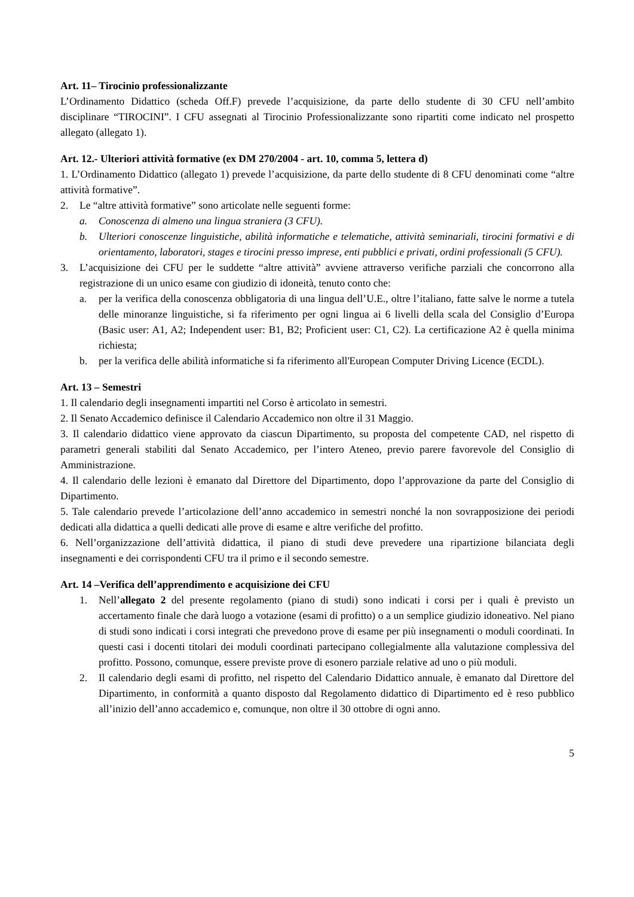Art. 11– Tirocinio professionalizzante
L’Ordinamento Didattico (scheda Off.F) prevede l’acquisizione, da parte dello studente di 30 CFU nell’ambito disciplinare “TIROCINI”. I CFU assegnati al Tirocinio Professionalizzante sono ripartiti come indicato nel prospetto allegato (allegato 1).
Art. 12.- Ulteriori attività formative (ex DM 270/2004 - art. 10, comma 5, lettera d)
1. L’Ordinamento Didattico (allegato 1) prevede l’acquisizione, da parte dello studente di 8 CFU denominati come “altre attività formative”.
2. Le “altre attività formative” sono articolate nelle seguenti forme:
a. Conoscenza di almeno una lingua straniera (3 CFU).
b. Ulteriori conoscenze linguistiche, abilità informatiche e telematiche, attività seminariali, tirocini formativi e di orientamento, laboratori, stages e tirocini presso imprese, enti pubblici e privati, ordini professionali (5 CFU).
3. L’acquisizione dei CFU per le suddette “altre attività” avviene attraverso verifiche parziali che concorrono alla registrazione di un unico esame con giudizio di idoneità, tenuto conto che:
a. per la verifica della conoscenza obbligatoria di una lingua dell’U.E., oltre l’italiano, fatte salve le norme a tutela delle minoranze linguistiche, si fa riferimento per ogni lingua ai 6 livelli della scala del Consiglio d’Europa (Basic user: A1, A2; Independent user: B1, B2; Proficient user: C1, C2). La certificazione A2 è quella minima richiesta;
b. per la verifica delle abilità informatiche si fa riferimento all'European Computer Driving Licence (ECDL).
Art. 13 – Semestri
1. Il calendario degli insegnamenti impartiti nel Corso è articolato in semestri.
2. Il Senato Accademico definisce il Calendario Accademico non oltre il 31 Maggio.
3. Il calendario didattico viene approvato da ciascun Dipartimento, su proposta del competente CAD, nel rispetto di parametri generali stabiliti dal Senato Accademico, per l’intero Ateneo, previo parere favorevole del Consiglio di Amministrazione.
4. Il calendario delle lezioni è emanato dal Direttore del Dipartimento, dopo l’approvazione da parte del Consiglio di Dipartimento.
5. Tale calendario prevede l’articolazione dell’anno accademico in semestri nonché la non sovrapposizione dei periodi dedicati alla didattica a quelli dedicati alle prove di esame e altre verifiche del profitto.
6. Nell’organizzazione dell’attività didattica, il piano di studi deve prevedere una ripartizione bilanciata degli insegnamenti e dei corrispondenti CFU tra il primo e il secondo semestre.
Art. 14 –Verifica dell’apprendimento e acquisizione dei CFU
1. Nell’allegato 2 del presente regolamento (piano di studi) sono indicati i corsi per i quali è previsto un accertamento finale che darà luogo a votazione (esami di profitto) o a un semplice giudizio idoneativo. Nel piano di studi sono indicati i corsi integrati che prevedono prove di esame per più insegnamenti o moduli coordinati. In questi casi i docenti titolari dei moduli coordinati partecipano collegialmente alla valutazione complessiva del profitto. Possono, comunque, essere previste prove di esonero parziale relative ad uno o più moduli.
2. Il calendario degli esami di profitto, nel rispetto del Calendario Didattico annuale, è emanato dal Direttore del Dipartimento, in conformità a quanto disposto dal Regolamento didattico di Dipartimento ed è reso pubblico all’inizio dell’anno accademico e, comunque, non oltre il 30 ottobre di ogni anno.
5